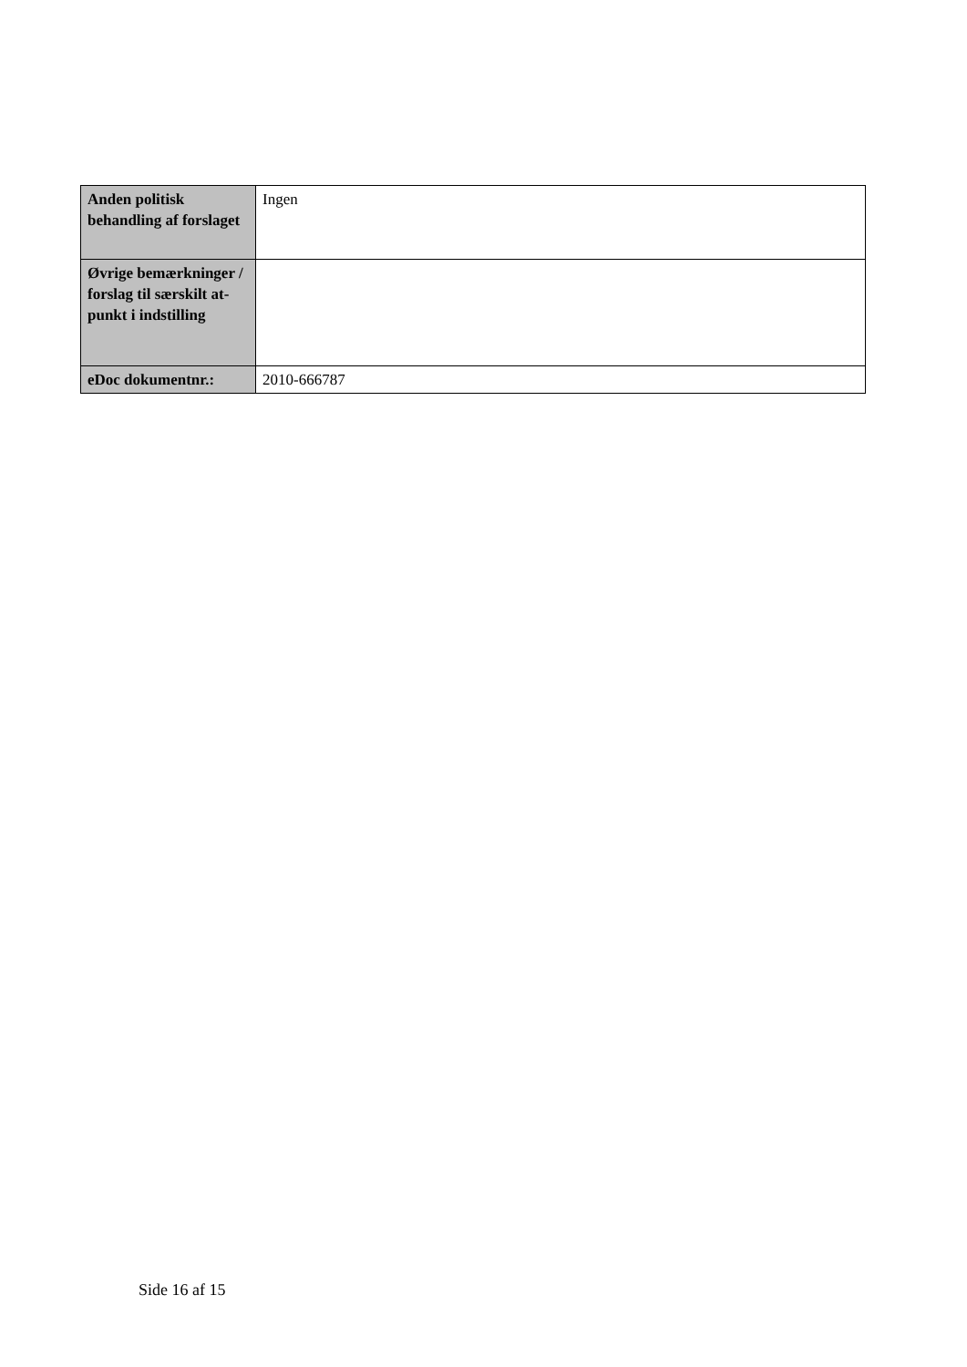| Anden politisk behandling af forslaget | Ingen |
| Øvrige bemærkninger / forslag til særskilt at-punkt i indstilling | |
| eDoc dokumentnr.: | 2010-666787 |
Side 16 af 15